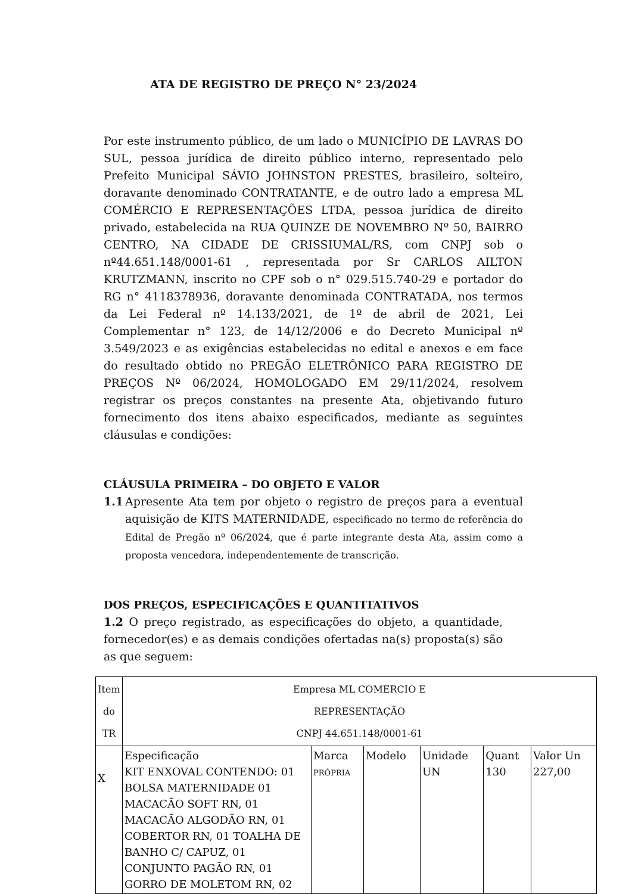ATA DE REGISTRO DE PREÇO N° 23/2024
Por este instrumento público, de um lado o MUNICÍPIO DE LAVRAS DO SUL, pessoa jurídica de direito público interno, representado pelo Prefeito Municipal SÁVIO JOHNSTON PRESTES, brasileiro, solteiro, doravante denominado CONTRATANTE, e de outro lado a empresa ML COMÉRCIO E REPRESENTAÇÕES LTDA, pessoa jurídica de direito privado, estabelecida na RUA QUINZE DE NOVEMBRO Nº 50, BAIRRO CENTRO, NA CIDADE DE CRISSIUMAL/RS, com CNPJ sob o nº44.651.148/0001-61 , representada por Sr CARLOS AILTON KRUTZMANN, inscrito no CPF sob o n° 029.515.740-29 e portador do RG n° 4118378936, doravante denominada CONTRATADA, nos termos da Lei Federal nº 14.133/2021, de 1º de abril de 2021, Lei Complementar n° 123, de 14/12/2006 e do Decreto Municipal nº 3.549/2023 e as exigências estabelecidas no edital e anexos e em face do resultado obtido no PREGÃO ELETRÔNICO PARA REGISTRO DE PREÇOS Nº 06/2024, HOMOLOGADO EM 29/11/2024, resolvem registrar os preços constantes na presente Ata, objetivando futuro fornecimento dos itens abaixo especificados, mediante as seguintes cláusulas e condições:
CLÁUSULA PRIMEIRA – DO OBJETO E VALOR
1.1 Apresente Ata tem por objeto o registro de preços para a eventual aquisição de KITS MATERNIDADE, especificado no termo de referência do Edital de Pregão nº 06/2024, que é parte integrante desta Ata, assim como a proposta vencedora, independentemente de transcrição.
DOS PREÇOS, ESPECIFICAÇÕES E QUANTITATIVOS
1.2 O preço registrado, as especificações do objeto, a quantidade, fornecedor(es) e as demais condições ofertadas na(s) proposta(s) são as que seguem:
| Item do TR | Empresa ML COMERCIO E REPRESENTAÇÃO CNPJ 44.651.148/0001-61 | | | | | |
| X | Especificação KIT ENXOVAL CONTENDO: 01 BOLSA MATERNIDADE 01 MACACÃO SOFT RN, 01 MACACÃO ALGODÃO RN, 01 COBERTOR RN, 01 TOALHA DE BANHO C/ CAPUZ, 01 CONJUNTO PAGÃO RN, 01 GORRO DE MOLETOM RN, 02 | Marca PRÓPRIA | Modelo | Unidade UN | Quant 130 | Valor Un 227,00 |